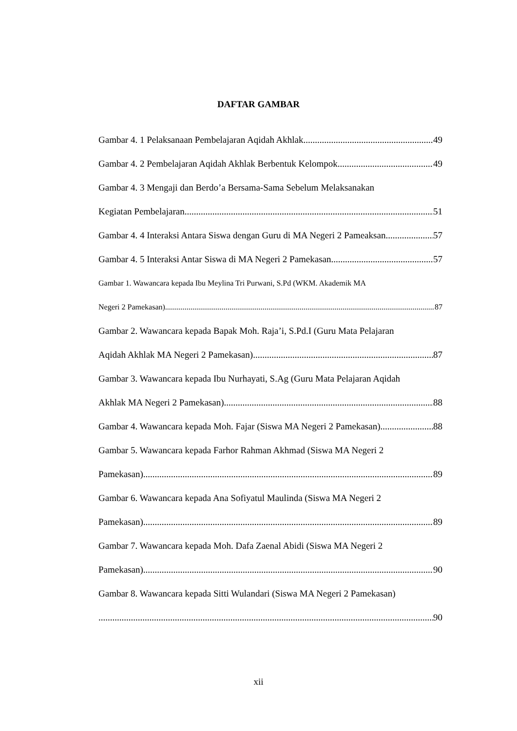DAFTAR GAMBAR
Gambar 4. 1 Pelaksanaan Pembelajaran Aqidah Akhlak 49
Gambar 4. 2 Pembelajaran Aqidah Akhlak Berbentuk Kelompok 49
Gambar 4. 3 Mengaji dan Berdo’a Bersama-Sama Sebelum Melaksanakan
Kegiatan Pembelajaran 51
Gambar 4. 4 Interaksi Antara Siswa dengan Guru di MA Negeri 2 Pameaksan 57
Gambar 4. 5 Interaksi Antar Siswa di MA Negeri 2 Pamekasan 57
Gambar 1. Wawancara kepada Ibu Meylina Tri Purwani, S.Pd (WKM. Akademik MA
Negeri 2 Pamekasan) 87
Gambar 2. Wawancara kepada Bapak Moh. Raja’i, S.Pd.I (Guru Mata Pelajaran
Aqidah Akhlak MA Negeri 2 Pamekasan) 87
Gambar 3. Wawancara kepada Ibu Nurhayati, S.Ag (Guru Mata Pelajaran Aqidah
Akhlak MA Negeri 2 Pamekasan) 88
Gambar 4. Wawancara kepada Moh. Fajar (Siswa MA Negeri 2 Pamekasan) 88
Gambar 5. Wawancara kepada Farhor Rahman Akhmad (Siswa MA Negeri 2
Pamekasan) 89
Gambar 6. Wawancara kepada Ana Sofiyatul Maulinda (Siswa MA Negeri 2
Pamekasan) 89
Gambar 7. Wawancara kepada Moh. Dafa Zaenal Abidi (Siswa MA Negeri 2
Pamekasan) 90
Gambar 8. Wawancara kepada Sitti Wulandari (Siswa MA Negeri 2 Pamekasan)
90
xii